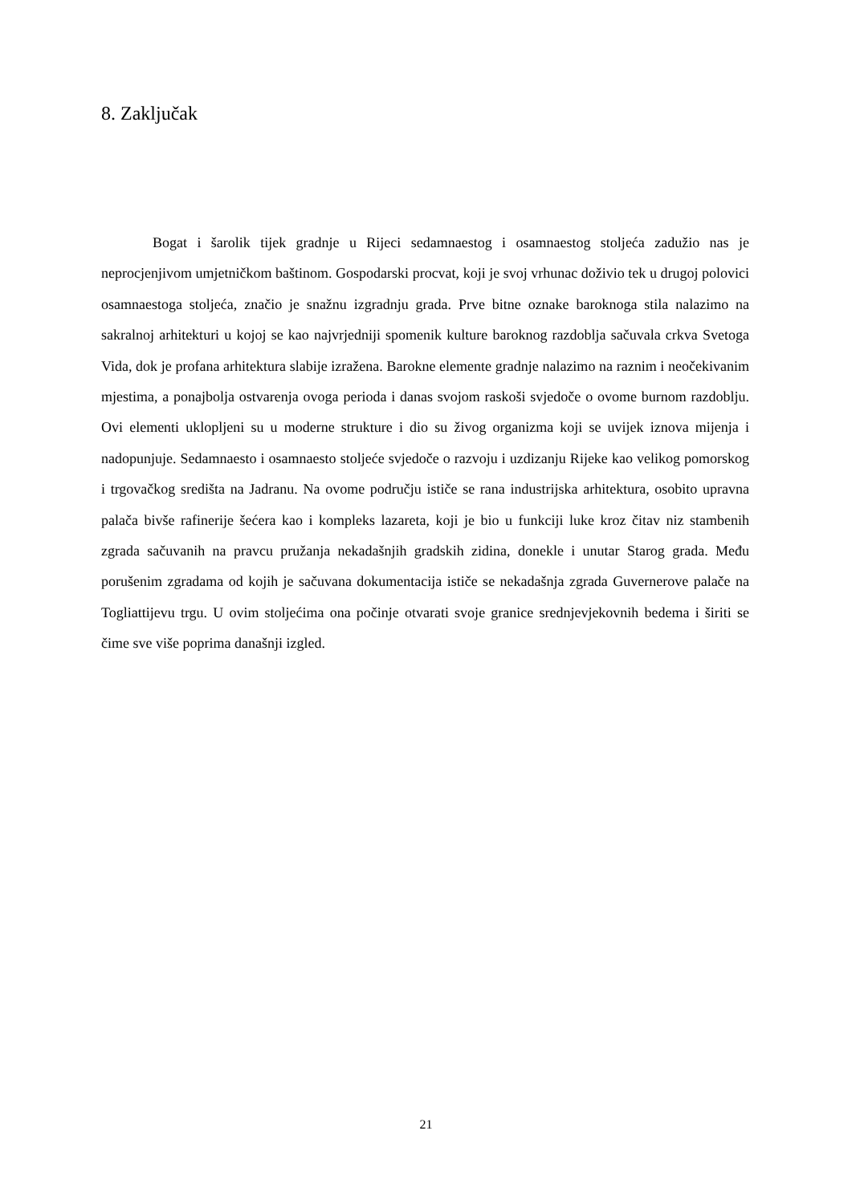8. Zaključak
Bogat i šarolik tijek gradnje u Rijeci sedamnaestog i osamnaestog stoljeća zadužio nas je neprocjenjivom umjetničkom baštinom. Gospodarski procvat, koji je svoj vrhunac doživio tek u drugoj polovici osamnaestoga stoljeća, značio je snažnu izgradnju grada. Prve bitne oznake baroknoga stila nalazimo na sakralnoj arhitekturi u kojoj se kao najvrjedniji spomenik kulture baroknog razdoblja sačuvala crkva Svetoga Vida, dok je profana arhitektura slabije izražena. Barokne elemente gradnje nalazimo na raznim i neočekivanim mjestima, a ponajbolja ostvarenja ovoga perioda i danas svojom raskoši svjedoče o ovome burnom razdoblju. Ovi elementi uklopljeni su u moderne strukture i dio su živog organizma koji se uvijek iznova mijenja i nadopunjuje. Sedamnaesto i osamnaesto stoljeće svjedoče o razvoju i uzdizanju Rijeke kao velikog pomorskog i trgovačkog središta na Jadranu. Na ovome području ističe se rana industrijska arhitektura, osobito upravna palača bivše rafinerije šećera kao i kompleks lazareta, koji je bio u funkciji luke kroz čitav niz stambenih zgrada sačuvanih na pravcu pružanja nekadašnjih gradskih zidina, donekle i unutar Starog grada. Među porušenim zgradama od kojih je sačuvana dokumentacija ističe se nekadašnja zgrada Guvernerove palače na Togliattijevu trgu. U ovim stoljećima ona počinje otvarati svoje granice srednjevjekovnih bedema i širiti se čime sve više poprima današnji izgled.
21